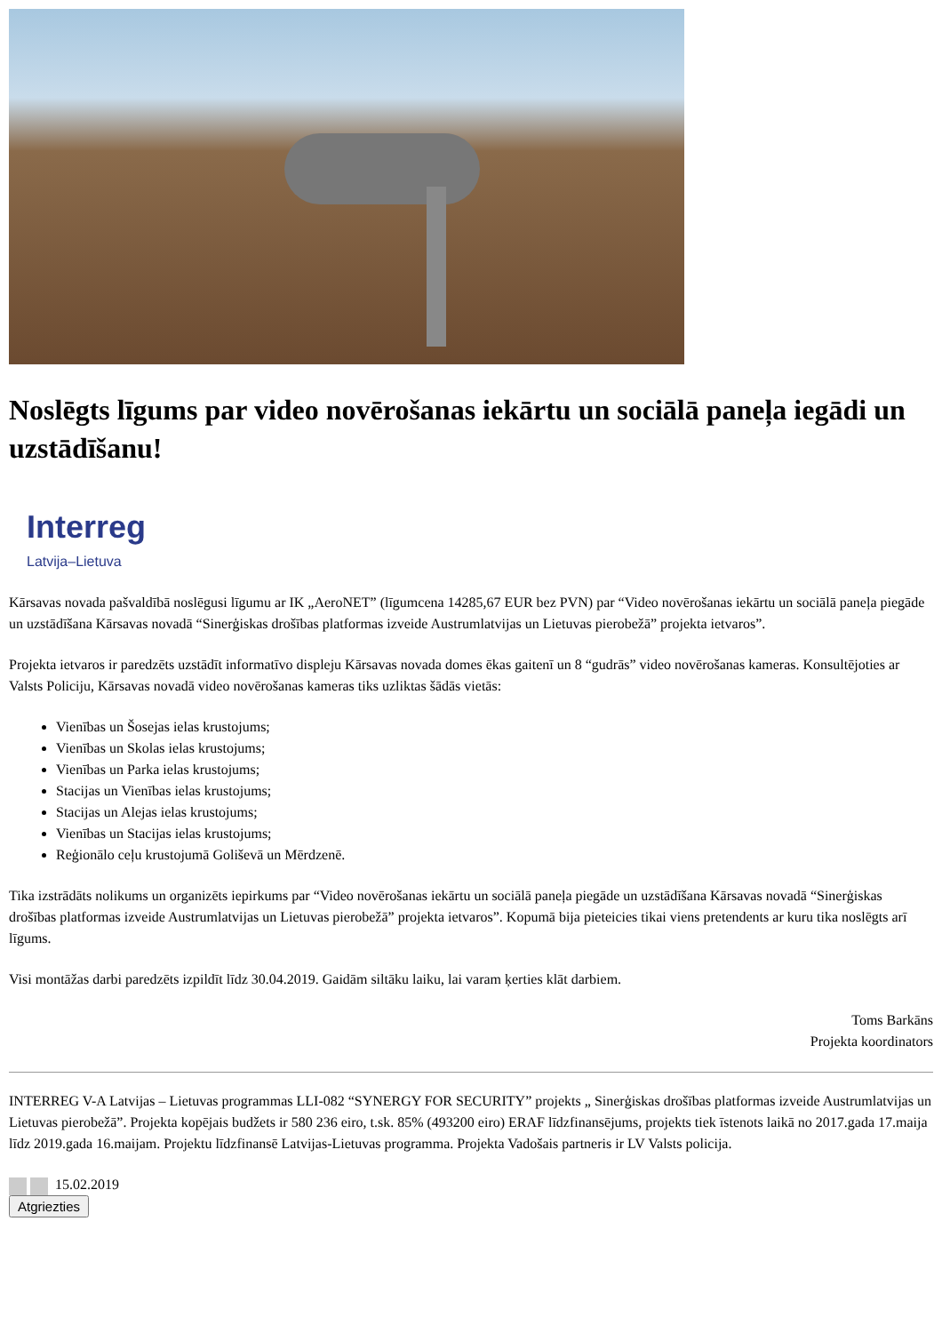Noslēgts līgums par video novērošanas iekārtu un sociālā paneļa iegādi un uzstādīšanu!
Interreg
Latvija–Lietuva
Kārsavas novada pašvaldībā noslēgusi līgumu ar IK „AeroNET” (līgumcena 14285,67 EUR bez PVN) par “Video novērošanas iekārtu un sociālā paneļa piegāde un uzstādīšana Kārsavas novadā “Sinerģiskas drošības platformas izveide Austrumlatvijas un Lietuvas pierobežā” projekta ietvaros”.
Projekta ietvaros ir paredzēts uzstādīt informatīvo displeju Kārsavas novada domes ēkas gaitenī un 8 “gudrās” video novērošanas kameras. Konsultējoties ar Valsts Policiju, Kārsavas novadā video novērošanas kameras tiks uzliktas šādās vietās:
Vienības un Šosejas ielas krustojums;
Vienības un Skolas ielas krustojums;
Vienības un Parka ielas krustojums;
Stacijas un Vienības ielas krustojums;
Stacijas un Alejas ielas krustojums;
Vienības un Stacijas ielas krustojums;
Reģionālo ceļu krustojumā Goliševā un Mērdzenē.
Tika izstrādāts nolikums un organizēts iepirkums par “Video novērošanas iekārtu un sociālā paneļa piegāde un uzstādīšana Kārsavas novadā “Sinerģiskas drošības platformas izveide Austrumlatvijas un Lietuvas pierobežā” projekta ietvaros”. Kopumā bija pieteicies tikai viens pretendents ar kuru tika noslēgts arī līgums.
Visi montāžas darbi paredzēts izpildīt līdz 30.04.2019. Gaidām siltāku laiku, lai varam ķerties klāt darbiem.
Toms Barkāns
Projekta koordinators
INTERREG V-A Latvijas – Lietuvas programmas LLI-082 “SYNERGY FOR SECURITY” projekts „ Sinerģiskas drošības platformas izveide Austrumlatvijas un Lietuvas pierobežā”. Projekta kopējais budžets ir 580 236 eiro, t.sk. 85% (493200 eiro) ERAF līdzfinansējums, projekts tiek īstenots laikā no 2017.gada 17.maija līdz 2019.gada 16.maijam. Projektu līdzfinansē Latvijas-Lietuvas programma. Projekta Vadošais partneris ir LV Valsts policija.
15.02.2019
Atgriezties